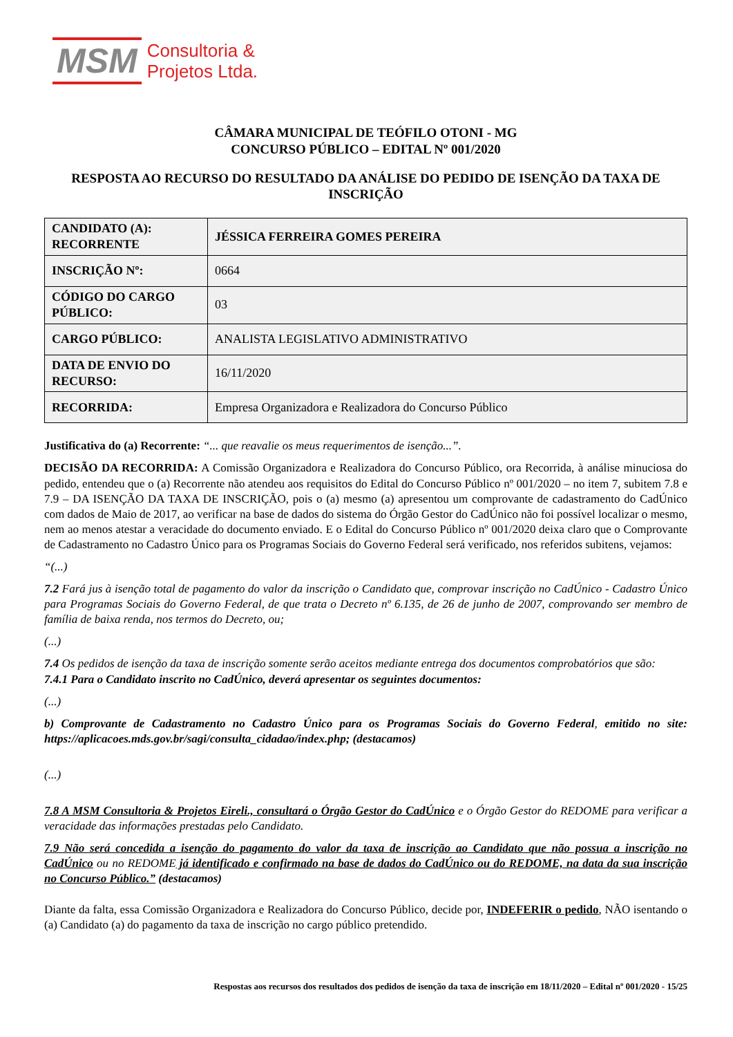MSM
Consultoria &
Projetos Ltda.
CÂMARA MUNICIPAL DE TEÓFILO OTONI - MG
CONCURSO PÚBLICO – EDITAL Nº 001/2020
RESPOSTA AO RECURSO DO RESULTADO DA ANÁLISE DO PEDIDO DE ISENÇÃO DA TAXA DE INSCRIÇÃO
| CANDIDATO (A): RECORRENTE | JÉSSICA FERREIRA GOMES PEREIRA |
| INSCRIÇÃO Nº: | 0664 |
| CÓDIGO DO CARGO PÚBLICO: | 03 |
| CARGO PÚBLICO: | ANALISTA LEGISLATIVO ADMINISTRATIVO |
| DATA DE ENVIO DO RECURSO: | 16/11/2020 |
| RECORRIDA: | Empresa Organizadora e Realizadora do Concurso Público |
Justificativa do (a) Recorrente: “... que reavalie os meus requerimentos de isenção...”.
DECISÃO DA RECORRIDA: A Comissão Organizadora e Realizadora do Concurso Público, ora Recorrida, à análise minuciosa do pedido, entendeu que o (a) Recorrente não atendeu aos requisitos do Edital do Concurso Público nº 001/2020 – no item 7, subitem 7.8 e 7.9 – DA ISENÇÃO DA TAXA DE INSCRIÇÃO, pois o (a) mesmo (a) apresentou um comprovante de cadastramento do CadÚnico com dados de Maio de 2017, ao verificar na base de dados do sistema do Órgão Gestor do CadÚnico não foi possível localizar o mesmo, nem ao menos atestar a veracidade do documento enviado. E o Edital do Concurso Público nº 001/2020 deixa claro que o Comprovante de Cadastramento no Cadastro Único para os Programas Sociais do Governo Federal será verificado, nos referidos subitens, vejamos:
“(...)
7.2 Fará jus à isenção total de pagamento do valor da inscrição o Candidato que, comprovar inscrição no CadÚnico - Cadastro Único para Programas Sociais do Governo Federal, de que trata o Decreto nº 6.135, de 26 de junho de 2007, comprovando ser membro de família de baixa renda, nos termos do Decreto, ou;
(...)
7.4 Os pedidos de isenção da taxa de inscrição somente serão aceitos mediante entrega dos documentos comprobatórios que são:
7.4.1 Para o Candidato inscrito no CadÚnico, deverá apresentar os seguintes documentos:
(...)
b) Comprovante de Cadastramento no Cadastro Único para os Programas Sociais do Governo Federal, emitido no site: https://aplicacoes.mds.gov.br/sagi/consulta_cidadao/index.php; (destacamos)
(...)
7.8 A MSM Consultoria & Projetos Eireli., consultará o Órgão Gestor do CadÚnico e o Órgão Gestor do REDOME para verificar a veracidade das informações prestadas pelo Candidato.
7.9 Não será concedida a isenção do pagamento do valor da taxa de inscrição ao Candidato que não possua a inscrição no CadÚnico ou no REDOME já identificado e confirmado na base de dados do CadÚnico ou do REDOME, na data da sua inscrição no Concurso Público.” (destacamos)
Diante da falta, essa Comissão Organizadora e Realizadora do Concurso Público, decide por, INDEFERIR o pedido, NÃO isentando o (a) Candidato (a) do pagamento da taxa de inscrição no cargo público pretendido.
Respostas aos recursos dos resultados dos pedidos de isenção da taxa de inscrição em 18/11/2020 – Edital nº 001/2020 - 15/25